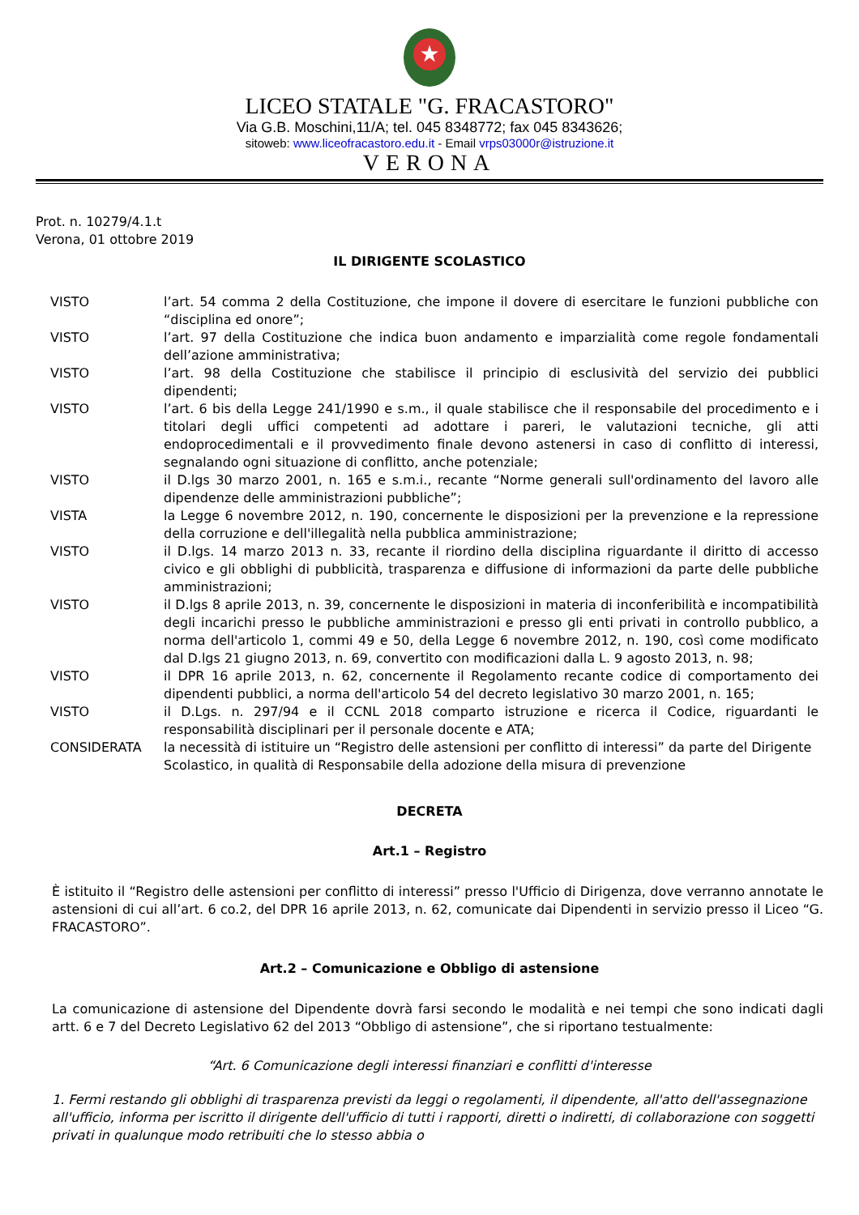★
LICEO STATALE "G. FRACASTORO"
Via G.B. Moschini,11/A; tel. 045 8348772; fax 045 8343626;
sitoweb: www.liceofracastoro.edu.it - Email vrps03000r@istruzione.it
VERONA
Prot. n. 10279/4.1.t
Verona, 01 ottobre 2019
IL DIRIGENTE SCOLASTICO
| VISTO | l’art. 54 comma 2 della Costituzione, che impone il dovere di esercitare le funzioni pubbliche con “disciplina ed onore”; |
| VISTO | l’art. 97 della Costituzione che indica buon andamento e imparzialità come regole fondamentali dell’azione amministrativa; |
| VISTO | l’art. 98 della Costituzione che stabilisce il principio di esclusività del servizio dei pubblici dipendenti; |
| VISTO | l’art. 6 bis della Legge 241/1990 e s.m., il quale stabilisce che il responsabile del procedimento e i titolari degli uffici competenti ad adottare i pareri, le valutazioni tecniche, gli atti endoprocedimentali e il provvedimento finale devono astenersi in caso di conflitto di interessi, segnalando ogni situazione di conflitto, anche potenziale; |
| VISTO | il D.lgs 30 marzo 2001, n. 165 e s.m.i., recante “Norme generali sull'ordinamento del lavoro alle dipendenze delle amministrazioni pubbliche”; |
| VISTA | la Legge 6 novembre 2012, n. 190, concernente le disposizioni per la prevenzione e la repressione della corruzione e dell'illegalità nella pubblica amministrazione; |
| VISTO | il D.lgs. 14 marzo 2013 n. 33, recante il riordino della disciplina riguardante il diritto di accesso civico e gli obblighi di pubblicità, trasparenza e diffusione di informazioni da parte delle pubbliche amministrazioni; |
| VISTO | il D.lgs 8 aprile 2013, n. 39, concernente le disposizioni in materia di inconferibilità e incompatibilità degli incarichi presso le pubbliche amministrazioni e presso gli enti privati in controllo pubblico, a norma dell'articolo 1, commi 49 e 50, della Legge 6 novembre 2012, n. 190, così come modificato dal D.lgs 21 giugno 2013, n. 69, convertito con modificazioni dalla L. 9 agosto 2013, n. 98; |
| VISTO | il DPR 16 aprile 2013, n. 62, concernente il Regolamento recante codice di comportamento dei dipendenti pubblici, a norma dell'articolo 54 del decreto legislativo 30 marzo 2001, n. 165; |
| VISTO | il D.Lgs. n. 297/94 e il CCNL 2018 comparto istruzione e ricerca il Codice, riguardanti le responsabilità disciplinari per il personale docente e ATA; |
| CONSIDERATA | la necessità di istituire un “Registro delle astensioni per conflitto di interessi” da parte del Dirigente Scolastico, in qualità di Responsabile della adozione della misura di prevenzione |
DECRETA
Art.1 – Registro
È istituito il “Registro delle astensioni per conflitto di interessi” presso l'Ufficio di Dirigenza, dove verranno annotate le astensioni di cui all’art. 6 co.2, del DPR 16 aprile 2013, n. 62, comunicate dai Dipendenti in servizio presso il Liceo “G. FRACASTORO”.
Art.2 – Comunicazione e Obbligo di astensione
La comunicazione di astensione del Dipendente dovrà farsi secondo le modalità e nei tempi che sono indicati dagli artt. 6 e 7 del Decreto Legislativo 62 del 2013 “Obbligo di astensione”, che si riportano testualmente:
“Art. 6 Comunicazione degli interessi finanziari e conflitti d'interesse
1. Fermi restando gli obblighi di trasparenza previsti da leggi o regolamenti, il dipendente, all'atto dell'assegnazione all'ufficio, informa per iscritto il dirigente dell'ufficio di tutti i rapporti, diretti o indiretti, di collaborazione con soggetti privati in qualunque modo retribuiti che lo stesso abbia o